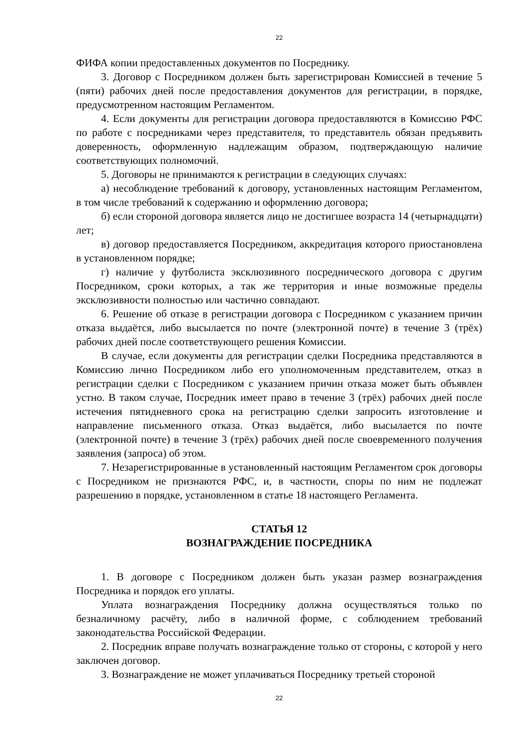22
ФИФА копии предоставленных документов по Посреднику.
3. Договор с Посредником должен быть зарегистрирован Комиссией в течение 5 (пяти) рабочих дней после предоставления документов для регистрации, в порядке, предусмотренном настоящим Регламентом.
4. Если документы для регистрации договора предоставляются в Комиссию РФС по работе с посредниками через представителя, то представитель обязан предъявить доверенность, оформленную надлежащим образом, подтверждающую наличие соответствующих полномочий.
5. Договоры не принимаются к регистрации в следующих случаях:
а) несоблюдение требований к договору, установленных настоящим Регламентом, в том числе требований к содержанию и оформлению договора;
б) если стороной договора является лицо не достигшее возраста 14 (четырнадцати) лет;
в) договор предоставляется Посредником, аккредитация которого приостановлена в установленном порядке;
г) наличие у футболиста эксклюзивного посреднического договора с другим Посредником, сроки которых, а так же территория и иные возможные пределы эксклюзивности полностью или частично совпадают.
6. Решение об отказе в регистрации договора с Посредником с указанием причин отказа выдаётся, либо высылается по почте (электронной почте) в течение 3 (трёх) рабочих дней после соответствующего решения Комиссии.
В случае, если документы для регистрации сделки Посредника представляются в Комиссию лично Посредником либо его уполномоченным представителем, отказ в регистрации сделки с Посредником с указанием причин отказа может быть объявлен устно. В таком случае, Посредник имеет право в течение 3 (трёх) рабочих дней после истечения пятидневного срока на регистрацию сделки запросить изготовление и направление письменного отказа. Отказ выдаётся, либо высылается по почте (электронной почте) в течение 3 (трёх) рабочих дней после своевременного получения заявления (запроса) об этом.
7. Незарегистрированные в установленный настоящим Регламентом срок договоры с Посредником не признаются РФС, и, в частности, споры по ним не подлежат разрешению в порядке, установленном в статье 18 настоящего Регламента.
СТАТЬЯ 12
ВОЗНАГРАЖДЕНИЕ ПОСРЕДНИКА
1. В договоре с Посредником должен быть указан размер вознаграждения Посредника и порядок его уплаты.
Уплата вознаграждения Посреднику должна осуществляться только по безналичному расчёту, либо в наличной форме, с соблюдением требований законодательства Российской Федерации.
2. Посредник вправе получать вознаграждение только от стороны, с которой у него заключен договор.
3. Вознаграждение не может уплачиваться Посреднику третьей стороной
22